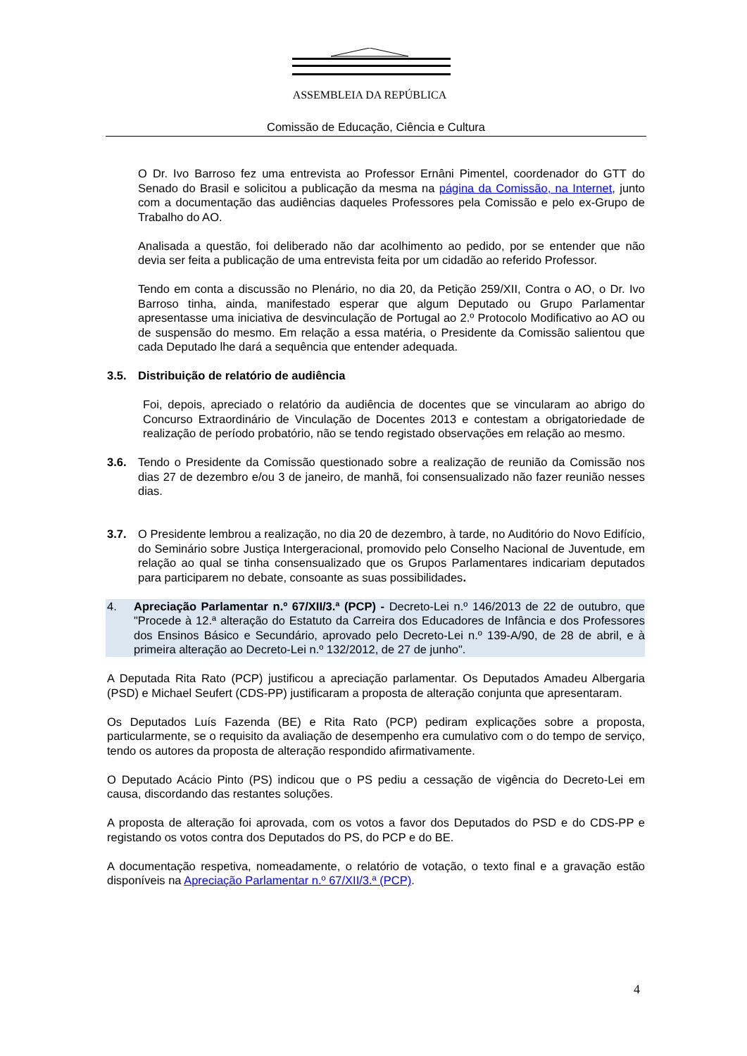ASSEMBLEIA DA REPÚBLICA
Comissão de Educação, Ciência e Cultura
O Dr. Ivo Barroso fez uma entrevista ao Professor Ernâni Pimentel, coordenador do GTT do Senado do Brasil e solicitou a publicação da mesma na página da Comissão, na Internet, junto com a documentação das audiências daqueles Professores pela Comissão e pelo ex-Grupo de Trabalho do AO.
Analisada a questão, foi deliberado não dar acolhimento ao pedido, por se entender que não devia ser feita a publicação de uma entrevista feita por um cidadão ao referido Professor.
Tendo em conta a discussão no Plenário, no dia 20, da Petição 259/XII, Contra o AO, o Dr. Ivo Barroso tinha, ainda, manifestado esperar que algum Deputado ou Grupo Parlamentar apresentasse uma iniciativa de desvinculação de Portugal ao 2.º Protocolo Modificativo ao AO ou de suspensão do mesmo. Em relação a essa matéria, o Presidente da Comissão salientou que cada Deputado lhe dará a sequência que entender adequada.
3.5. Distribuição de relatório de audiência
Foi, depois, apreciado o relatório da audiência de docentes que se vincularam ao abrigo do Concurso Extraordinário de Vinculação de Docentes 2013 e contestam a obrigatoriedade de realização de período probatório, não se tendo registado observações em relação ao mesmo.
3.6. Tendo o Presidente da Comissão questionado sobre a realização de reunião da Comissão nos dias 27 de dezembro e/ou 3 de janeiro, de manhã, foi consensualizado não fazer reunião nesses dias.
3.7. O Presidente lembrou a realização, no dia 20 de dezembro, à tarde, no Auditório do Novo Edifício, do Seminário sobre Justiça Intergeracional, promovido pelo Conselho Nacional de Juventude, em relação ao qual se tinha consensualizado que os Grupos Parlamentares indicariam deputados para participarem no debate, consoante as suas possibilidades.
4. Apreciação Parlamentar n.º 67/XII/3.ª (PCP) - Decreto-Lei n.º 146/2013 de 22 de outubro, que "Procede à 12.ª alteração do Estatuto da Carreira dos Educadores de Infância e dos Professores dos Ensinos Básico e Secundário, aprovado pelo Decreto-Lei n.º 139-A/90, de 28 de abril, e à primeira alteração ao Decreto-Lei n.º 132/2012, de 27 de junho".
A Deputada Rita Rato (PCP) justificou a apreciação parlamentar. Os Deputados Amadeu Albergaria (PSD) e Michael Seufert (CDS-PP) justificaram a proposta de alteração conjunta que apresentaram.
Os Deputados Luís Fazenda (BE) e Rita Rato (PCP) pediram explicações sobre a proposta, particularmente, se o requisito da avaliação de desempenho era cumulativo com o do tempo de serviço, tendo os autores da proposta de alteração respondido afirmativamente.
O Deputado Acácio Pinto (PS) indicou que o PS pediu a cessação de vigência do Decreto-Lei em causa, discordando das restantes soluções.
A proposta de alteração foi aprovada, com os votos a favor dos Deputados do PSD e do CDS-PP e registando os votos contra dos Deputados do PS, do PCP e do BE.
A documentação respetiva, nomeadamente, o relatório de votação, o texto final e a gravação estão disponíveis na Apreciação Parlamentar n.º 67/XII/3.ª (PCP).
4